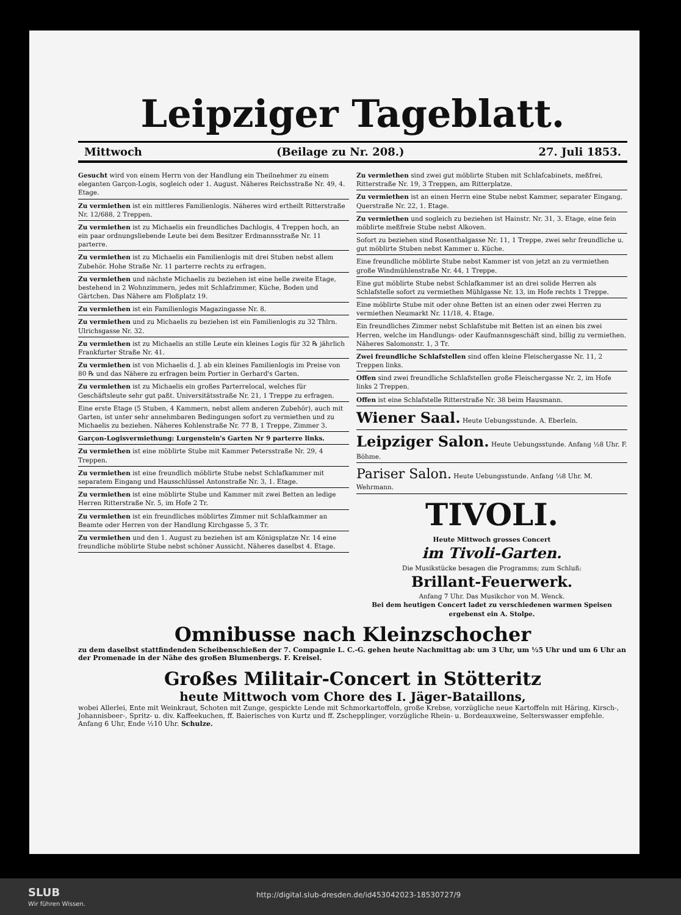Leipziger Tageblatt.
Mittwoch (Beilage zu Nr. 208.) 27. Juli 1853.
Gesucht wird von einem Herrn von der Handlung ein Theilnehmer zu einem eleganten Garçon-Logis, sogleich oder 1. August. Näheres Reichsstraße Nr. 49, 4. Etage.
Zu vermiethen ist ein mittleres Familienlogis. Näheres wird ertheilt Ritterstraße Nr. 12/688, 2 Treppen.
Zu vermiethen ist zu Michaelis ein freundliches Dachlogis, 4 Treppen hoch, an ein paar ordnungsliebende Leute bei dem Besitzer Erdmannsstraße Nr. 11 parterre.
Zu vermiethen ist zu Michaelis ein Familienlogis mit drei Stuben nebst allem Zubehör. Hohe Straße Nr. 11 parterre rechts zu erfragen.
Zu vermiethen und nächste Michaelis zu beziehen ist eine helle zweite Etage, bestehend in 2 Wohnzimmern, jedes mit Schlafzimmer, Küche, Boden und Gärtchen. Das Nähere am Floßplatz 19.
Zu vermiethen ist ein Familienlogis Magazingasse Nr. 8.
Zu vermiethen und zu Michaelis zu beziehen ist ein Familienlogis zu 32 Thlrn. Ulrichsgasse Nr. 32.
Zu vermiethen ist zu Michaelis an stille Leute ein kleines Logis für 32 ℞ jährlich Frankfurter Straße Nr. 41.
Zu vermiethen ist von Michaelis d. J. ab ein kleines Familienlogis im Preise von 80 ℞ und das Nähere zu erfragen beim Portier in Gerhard's Garten.
Zu vermiethen ist zu Michaelis ein großes Parterrelocal, welches für Geschäftsleute sehr gut paßt. Universitätsstraße Nr. 21, 1 Treppe zu erfragen.
Eine erste Etage (5 Stuben, 4 Kammern, nebst allem anderen Zubehör), auch mit Garten, ist unter sehr annehmbaren Bedingungen sofort zu vermiethen und zu Michaelis zu beziehen. Näheres Kohlenstraße Nr. 77 B, 1 Treppe, Zimmer 3.
Garçon-Logisvermiethung: Lurgenstein's Garten Nr 9 parterre links.
Zu vermiethen ist eine möblirte Stube mit Kammer Petersstraße Nr. 29, 4 Treppen.
Zu vermiethen ist eine freundlich möblirte Stube nebst Schlafkammer mit separatem Eingang und Hausschlüssel Antonstraße Nr. 3, 1. Etage.
Zu vermiethen ist eine möblirte Stube und Kammer mit zwei Betten an ledige Herren Ritterstraße Nr. 5, im Hofe 2 Tr.
Zu vermiethen ist ein freundliches möblirtes Zimmer mit Schlafkammer an Beamte oder Herren von der Handlung Kirchgasse 5, 3 Tr.
Zu vermiethen und den 1. August zu beziehen ist am Königsplatze Nr. 14 eine freundliche möblirte Stube nebst schöner Aussicht. Näheres daselbst 4. Etage.
Zu vermiethen sind zwei gut möblirte Stuben mit Schlafcabinets, meßfrei, Ritterstraße Nr. 19, 3 Treppen, am Ritterplatze.
Zu vermiethen ist an einen Herrn eine Stube nebst Kammer, separater Eingang, Querstraße Nr. 22, 1. Etage.
Zu vermiethen und sogleich zu beziehen ist Hainstr. Nr. 31, 3. Etage, eine fein möblirte meßfreie Stube nebst Alkoven.
Sofort zu beziehen sind Rosenthalgasse Nr. 11, 1 Treppe, zwei sehr freundliche u. gut möblirte Stuben nebst Kammer u. Küche.
Eine freundliche möblirte Stube nebst Kammer ist von jetzt an zu vermiethen große Windmühlenstraße Nr. 44, 1 Treppe.
Eine gut möblirte Stube nebst Schlafkammer ist an drei solide Herren als Schlafstelle sofort zu vermiethen Mühlgasse Nr. 13, im Hofe rechts 1 Treppe.
Eine möblirte Stube mit oder ohne Betten ist an einen oder zwei Herren zu vermiethen Neumarkt Nr. 11/18, 4. Etage.
Ein freundliches Zimmer nebst Schlafstube mit Betten ist an einen bis zwei Herren, welche im Handlungs- oder Kaufmannsgeschäft sind, billig zu vermiethen. Näheres Salomonstr. 1, 3 Tr.
Zwei freundliche Schlafstellen sind offen kleine Fleischergasse Nr. 11, 2 Treppen links.
Offen sind zwei freundliche Schlafstellen große Fleischergasse Nr. 2, im Hofe links 2 Treppen.
Offen ist eine Schlafstelle Ritterstraße Nr. 38 beim Hausmann.
Wiener Saal. Heute Uebungsstunde. A. Eberlein.
Leipziger Salon. Heute Uebungsstunde. Anfang ½8 Uhr. F. Böhme.
Pariser Salon. Heute Uebungsstunde. Anfang ½8 Uhr. M. Wehrmann.
TIVOLI.
Heute Mittwoch grosses Concert
im Tivoli-Garten.
Die Musikstücke besagen die Programms; zum Schluß:
Brillant-Feuerwerk.
Anfang 7 Uhr. Das Musikchor von M. Wenck.
Bei dem heutigen Concert ladet zu verschiedenen warmen Speisen ergebenst ein A. Stolpe.
Omnibusse nach Kleinzschocher
zu dem daselbst stattfindenden Scheibenschießen der 7. Compagnie L. C.-G. gehen heute Nachmittag ab: um 3 Uhr, um ½5 Uhr und um 6 Uhr an der Promenade in der Nähe des großen Blumenbergs. F. Kreisel.
Großes Militair-Concert in Stötteritz
heute Mittwoch vom Chore des I. Jäger-Bataillons,
wobei Allerlei, Ente mit Weinkraut, Schoten mit Zunge, gespickte Lende mit Schmorkartoffeln, große Krebse, vorzügliche neue Kartoffeln mit Häring, Kirsch-, Johannisbeer-, Spritz- u. div. Kaffeekuchen, ff. Baierisches von Kurtz und ff. Zschepplinger, vorzügliche Rhein- u. Bordeauxweine, Selterswasser empfehle. Anfang 6 Uhr, Ende ½10 Uhr. Schulze.
SLUB
Wir führen Wissen.
http://digital.slub-dresden.de/id453042023-18530727/9